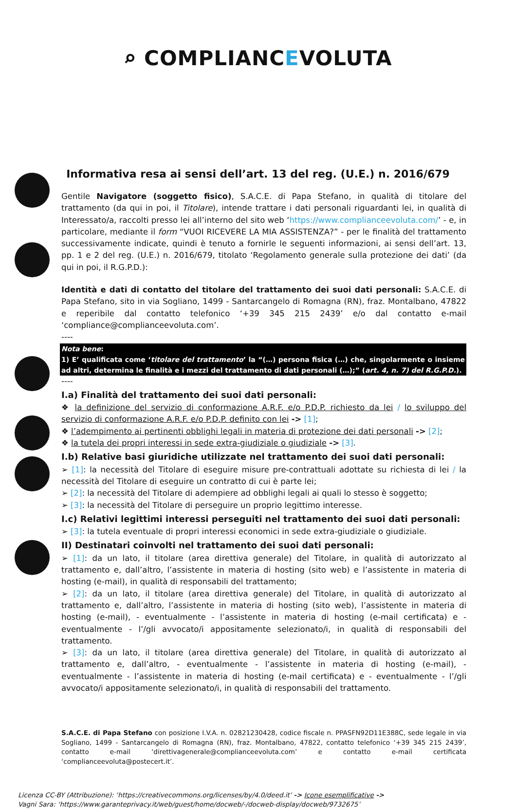⌕ COMPLIANCEVOLUTA
Informativa resa ai sensi dell’art. 13 del reg. (U.E.) n. 2016/679
Gentile Navigatore (soggetto fisico), S.A.C.E. di Papa Stefano, in qualità di titolare del trattamento (da qui in poi, il Titolare), intende trattare i dati personali riguardanti lei, in qualità di Interessato/a, raccolti presso lei all’interno del sito web ‘https://www.complianceevoluta.com/’ - e, in particolare, mediante il form “VUOI RICEVERE LA MIA ASSISTENZA?” - per le finalità del trattamento successivamente indicate, quindi è tenuto a fornirle le seguenti informazioni, ai sensi dell’art. 13, pp. 1 e 2 del reg. (U.E.) n. 2016/679, titolato ‘Regolamento generale sulla protezione dei dati’ (da qui in poi, il R.G.P.D.):
Identità e dati di contatto del titolare del trattamento dei suoi dati personali: S.A.C.E. di Papa Stefano, sito in via Sogliano, 1499 - Santarcangelo di Romagna (RN), fraz. Montalbano, 47822 e reperibile dal contatto telefonico ‘+39 345 215 2439’ e/o dal contatto e-mail ‘compliance@complianceevoluta.com’.
----
Nota bene:
1) E’ qualificata come ‘titolare del trattamento’ la “(…) persona fisica (…) che, singolarmente o insieme ad altri, determina le finalità e i mezzi del trattamento di dati personali (…);” (art. 4, n. 7) del R.G.P.D.).
----
I.a) Finalità del trattamento dei suoi dati personali:
❖ la definizione del servizio di conformazione A.R.F. e/o P.D.P. richiesto da lei / lo sviluppo del servizio di conformazione A.R.F. e/o P.D.P. definito con lei -> [1];
❖ l’adempimento ai pertinenti obblighi legali in materia di protezione dei dati personali -> [2];
❖ la tutela dei propri interessi in sede extra-giudiziale o giudiziale -> [3].
I.b) Relative basi giuridiche utilizzate nel trattamento dei suoi dati personali:
➢ [1]: la necessità del Titolare di eseguire misure pre-contrattuali adottate su richiesta di lei / la necessità del Titolare di eseguire un contratto di cui è parte lei;
➢ [2]: la necessità del Titolare di adempiere ad obblighi legali ai quali lo stesso è soggetto;
➢ [3]: la necessità del Titolare di perseguire un proprio legittimo interesse.
I.c) Relativi legittimi interessi perseguiti nel trattamento dei suoi dati personali:
➢ [3]: la tutela eventuale di propri interessi economici in sede extra-giudiziale o giudiziale.
II) Destinatari coinvolti nel trattamento dei suoi dati personali:
➢ [1]: da un lato, il titolare (area direttiva generale) del Titolare, in qualità di autorizzato al trattamento e, dall’altro, l’assistente in materia di hosting (sito web) e l’assistente in materia di hosting (e-mail), in qualità di responsabili del trattamento;
➢ [2]: da un lato, il titolare (area direttiva generale) del Titolare, in qualità di autorizzato al trattamento e, dall’altro, l’assistente in materia di hosting (sito web), l’assistente in materia di hosting (e-mail), - eventualmente - l’assistente in materia di hosting (e-mail certificata) e - eventualmente - l’/gli avvocato/i appositamente selezionato/i, in qualità di responsabili del trattamento.
➢ [3]: da un lato, il titolare (area direttiva generale) del Titolare, in qualità di autorizzato al trattamento e, dall’altro, - eventualmente - l’assistente in materia di hosting (e-mail), - eventualmente - l’assistente in materia di hosting (e-mail certificata) e - eventualmente - l’/gli avvocato/i appositamente selezionato/i, in qualità di responsabili del trattamento.
S.A.C.E. di Papa Stefano con posizione I.V.A. n. 02821230428, codice fiscale n. PPASFN92D11E388C, sede legale in via Sogliano, 1499 - Santarcangelo di Romagna (RN), fraz. Montalbano, 47822, contatto telefonico ‘+39 345 215 2439’, contatto e-mail ‘direttivagenerale@complianceevoluta.com’ e contatto e-mail certificata ‘complianceevoluta@postecert.it’.
Licenza CC-BY (Attribuzione): ‘https://creativecommons.org/licenses/by/4.0/deed.it’ -> Icone esemplificative ->
Vagni Sara: ‘https://www.garanteprivacy.it/web/guest/home/docweb/-/docweb-display/docweb/9732675’